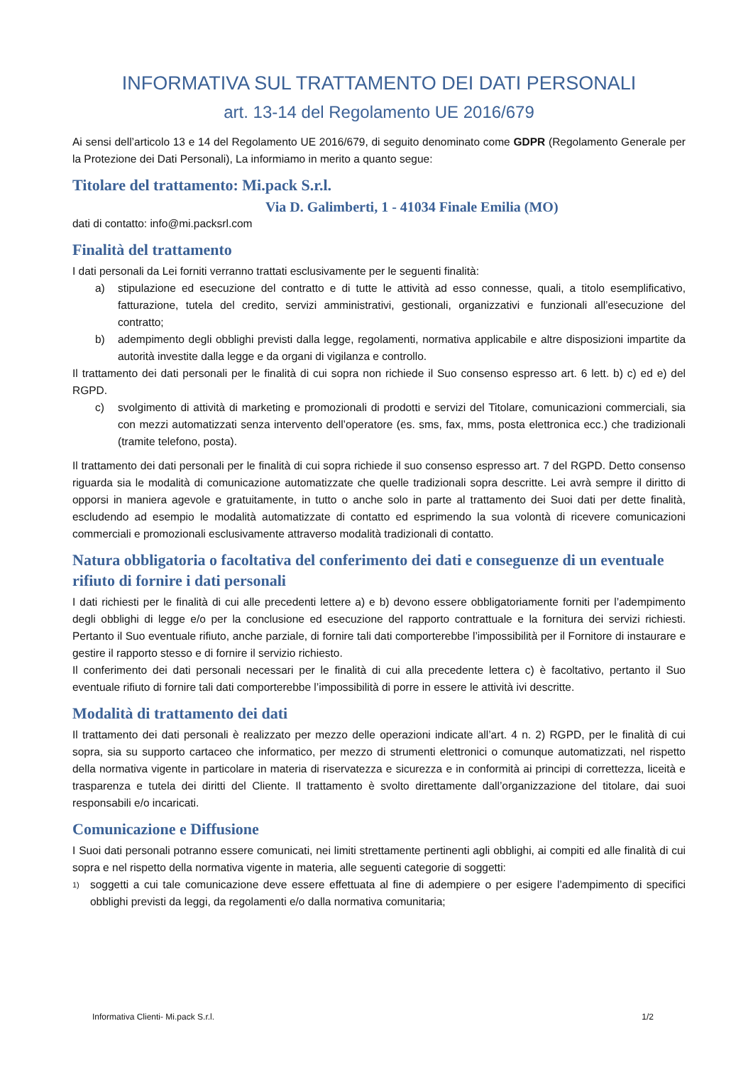INFORMATIVA SUL TRATTAMENTO DEI DATI PERSONALI
art. 13-14 del Regolamento UE 2016/679
Ai sensi dell’articolo 13 e 14 del Regolamento UE 2016/679, di seguito denominato come GDPR (Regolamento Generale per la Protezione dei Dati Personali), La informiamo in merito a quanto segue:
Titolare del trattamento: Mi.pack S.r.l.
Via D. Galimberti, 1 - 41034 Finale Emilia (MO)
dati di contatto: info@mi.packsrl.com
Finalità del trattamento
I dati personali da Lei forniti verranno trattati esclusivamente per le seguenti finalità:
a) stipulazione ed esecuzione del contratto e di tutte le attività ad esso connesse, quali, a titolo esemplificativo, fatturazione, tutela del credito, servizi amministrativi, gestionali, organizzativi e funzionali all’esecuzione del contratto;
b) adempimento degli obblighi previsti dalla legge, regolamenti, normativa applicabile e altre disposizioni impartite da autorità investite dalla legge e da organi di vigilanza e controllo.
Il trattamento dei dati personali per le finalità di cui sopra non richiede il Suo consenso espresso art. 6 lett. b) c) ed e) del RGPD.
c) svolgimento di attività di marketing e promozionali di prodotti e servizi del Titolare, comunicazioni commerciali, sia con mezzi automatizzati senza intervento dell’operatore (es. sms, fax, mms, posta elettronica ecc.) che tradizionali (tramite telefono, posta).
Il trattamento dei dati personali per le finalità di cui sopra richiede il suo consenso espresso art. 7 del RGPD. Detto consenso riguarda sia le modalità di comunicazione automatizzate che quelle tradizionali sopra descritte. Lei avrà sempre il diritto di opporsi in maniera agevole e gratuitamente, in tutto o anche solo in parte al trattamento dei Suoi dati per dette finalità, escludendo ad esempio le modalità automatizzate di contatto ed esprimendo la sua volontà di ricevere comunicazioni commerciali e promozionali esclusivamente attraverso modalità tradizionali di contatto.
Natura obbligatoria o facoltativa del conferimento dei dati e conseguenze di un eventuale rifiuto di fornire i dati personali
I dati richiesti per le finalità di cui alle precedenti lettere a) e b) devono essere obbligatoriamente forniti per l’adempimento degli obblighi di legge e/o per la conclusione ed esecuzione del rapporto contrattuale e la fornitura dei servizi richiesti. Pertanto il Suo eventuale rifiuto, anche parziale, di fornire tali dati comporterebbe l’impossibilità per il Fornitore di instaurare e gestire il rapporto stesso e di fornire il servizio richiesto.
Il conferimento dei dati personali necessari per le finalità di cui alla precedente lettera c) è facoltativo, pertanto il Suo eventuale rifiuto di fornire tali dati comporterebbe l’impossibilità di porre in essere le attività ivi descritte.
Modalità di trattamento dei dati
Il trattamento dei dati personali è realizzato per mezzo delle operazioni indicate all’art. 4 n. 2) RGPD, per le finalità di cui sopra, sia su supporto cartaceo che informatico, per mezzo di strumenti elettronici o comunque automatizzati, nel rispetto della normativa vigente in particolare in materia di riservatezza e sicurezza e in conformità ai principi di correttezza, liceità e trasparenza e tutela dei diritti del Cliente. Il trattamento è svolto direttamente dall’organizzazione del titolare, dai suoi responsabili e/o incaricati.
Comunicazione e Diffusione
I Suoi dati personali potranno essere comunicati, nei limiti strettamente pertinenti agli obblighi, ai compiti ed alle finalità di cui sopra e nel rispetto della normativa vigente in materia, alle seguenti categorie di soggetti:
1) soggetti a cui tale comunicazione deve essere effettuata al fine di adempiere o per esigere l’adempimento di specifici obblighi previsti da leggi, da regolamenti e/o dalla normativa comunitaria;
Informativa Clienti- Mi.pack S.r.l. 1/2